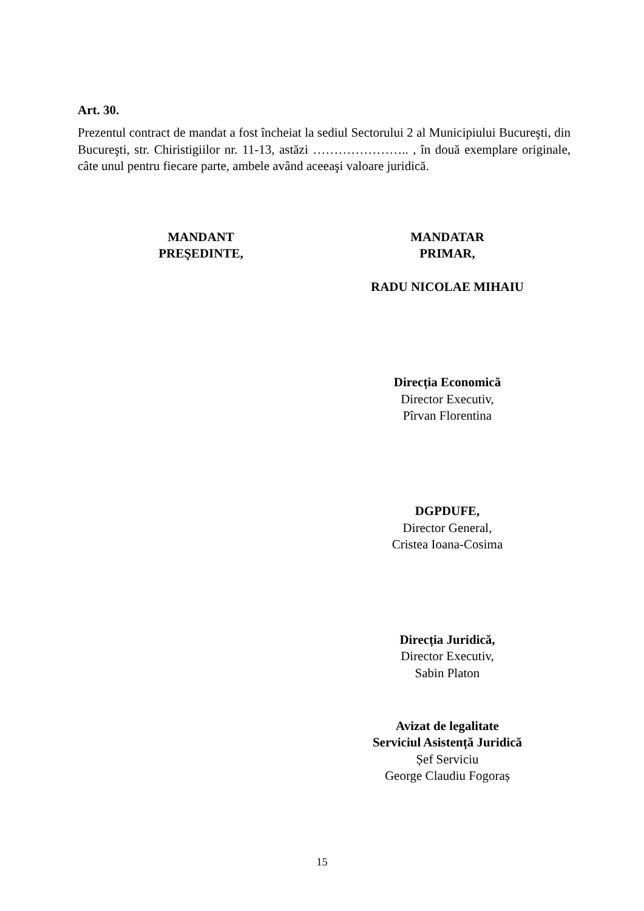Art. 30.
Prezentul contract de mandat a fost încheiat la sediul Sectorului 2 al Municipiului Bucureşti, din Bucureşti, str. Chiristigiilor nr. 11-13, astăzi ………………….. , în două exemplare originale, câte unul pentru fiecare parte, ambele având aceeaşi valoare juridică.
MANDANT
PREŞEDINTE,
MANDATAR
PRIMAR,
RADU NICOLAE MIHAIU
Direcția Economică
Director Executiv,
Pîrvan Florentina
DGPDUFE,
Director General,
Cristea Ioana-Cosima
Direcția Juridică,
Director Executiv,
Sabin Platon
Avizat de legalitate
Serviciul Asistență Juridică
Șef Serviciu
George Claudiu Fogoraș
15